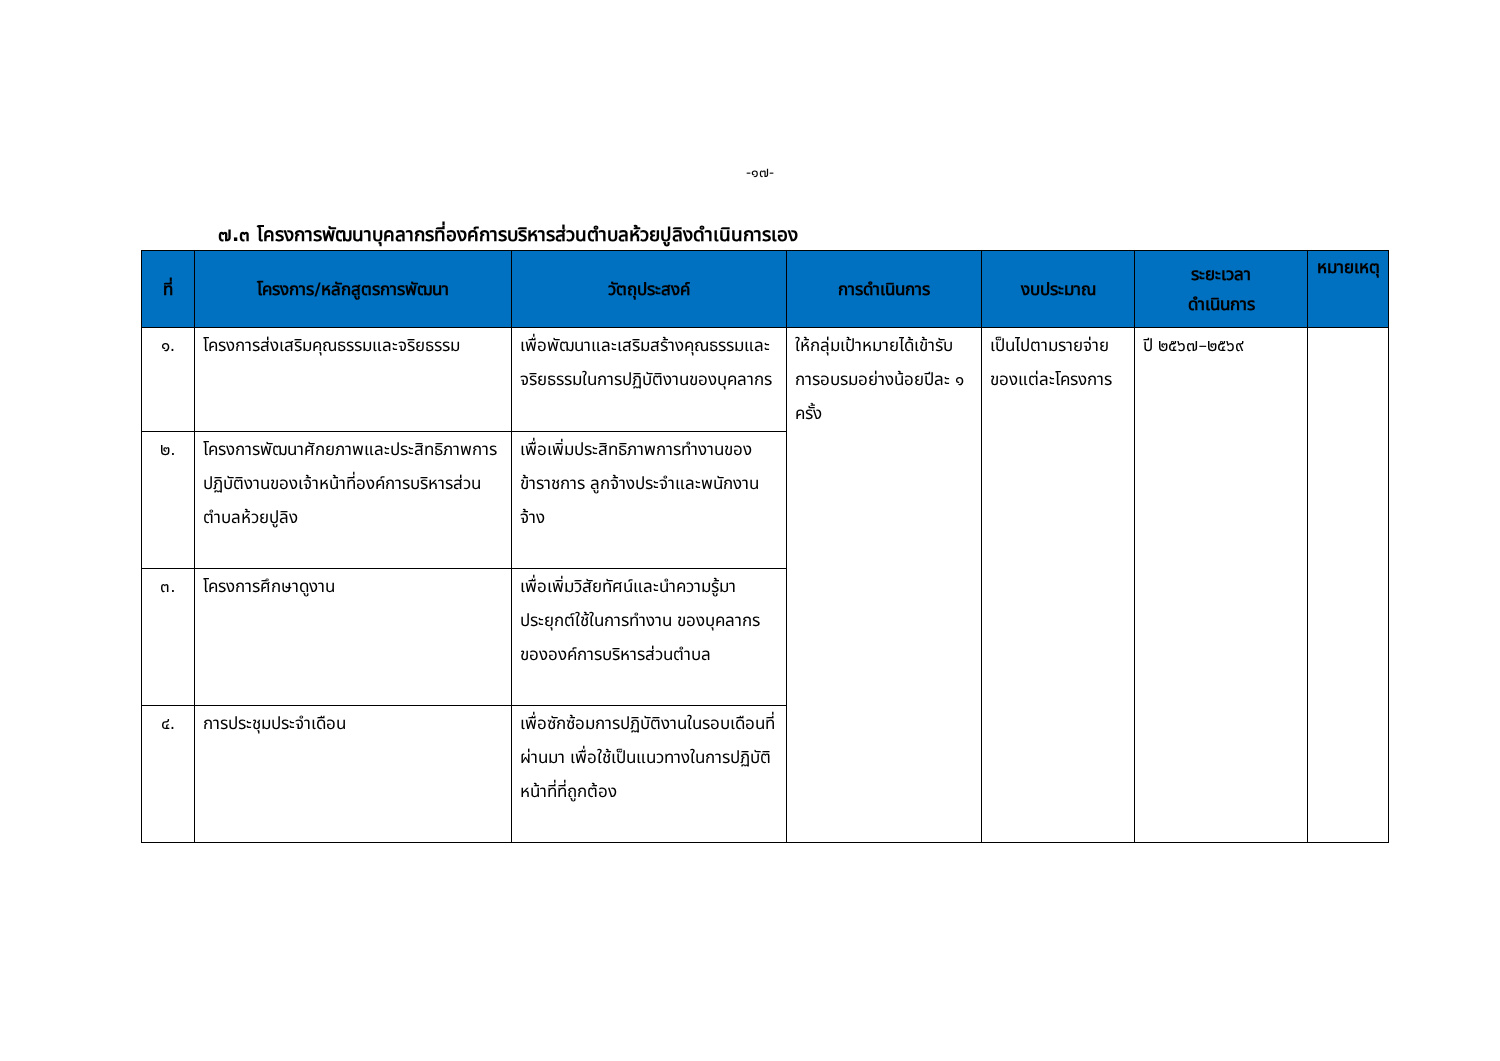-๑๗-
๗.๓ โครงการพัฒนาบุคลากรที่องค์การบริหารส่วนตำบลห้วยปูลิงดำเนินการเอง
| ที่ | โครงการ/หลักสูตรการพัฒนา | วัตถุประสงค์ | การดำเนินการ | งบประมาณ | ระยะเวลา ดำเนินการ | หมายเหตุ |
| --- | --- | --- | --- | --- | --- | --- |
| ๑. | โครงการส่งเสริมคุณธรรมและจริยธรรม | เพื่อพัฒนาและเสริมสร้างคุณธรรมและจริยธรรมในการปฏิบัติงานของบุคลากร | ให้กลุ่มเป้าหมายได้เข้ารับการอบรมอย่างน้อยปีละ ๑ ครั้ง | เป็นไปตามรายจ่ายของแต่ละโครงการ | ปี ๒๕๖๗–๒๕๖๙ | |
| ๒. | โครงการพัฒนาศักยภาพและประสิทธิภาพการปฏิบัติงานของเจ้าหน้าที่องค์การบริหารส่วนตำบลห้วยปูลิง | เพื่อเพิ่มประสิทธิภาพการทำงานของข้าราชการ ลูกจ้างประจำและพนักงานจ้าง | | | | |
| ๓. | โครงการศึกษาดูงาน | เพื่อเพิ่มวิสัยทัศน์และนำความรู้มาประยุกต์ใช้ในการทำงาน ของบุคลากรขององค์การบริหารส่วนตำบล | | | | |
| ๔. | การประชุมประจำเดือน | เพื่อซักซ้อมการปฏิบัติงานในรอบเดือนที่ผ่านมา เพื่อใช้เป็นแนวทางในการปฏิบัติหน้าที่ที่ถูกต้อง | | | | |